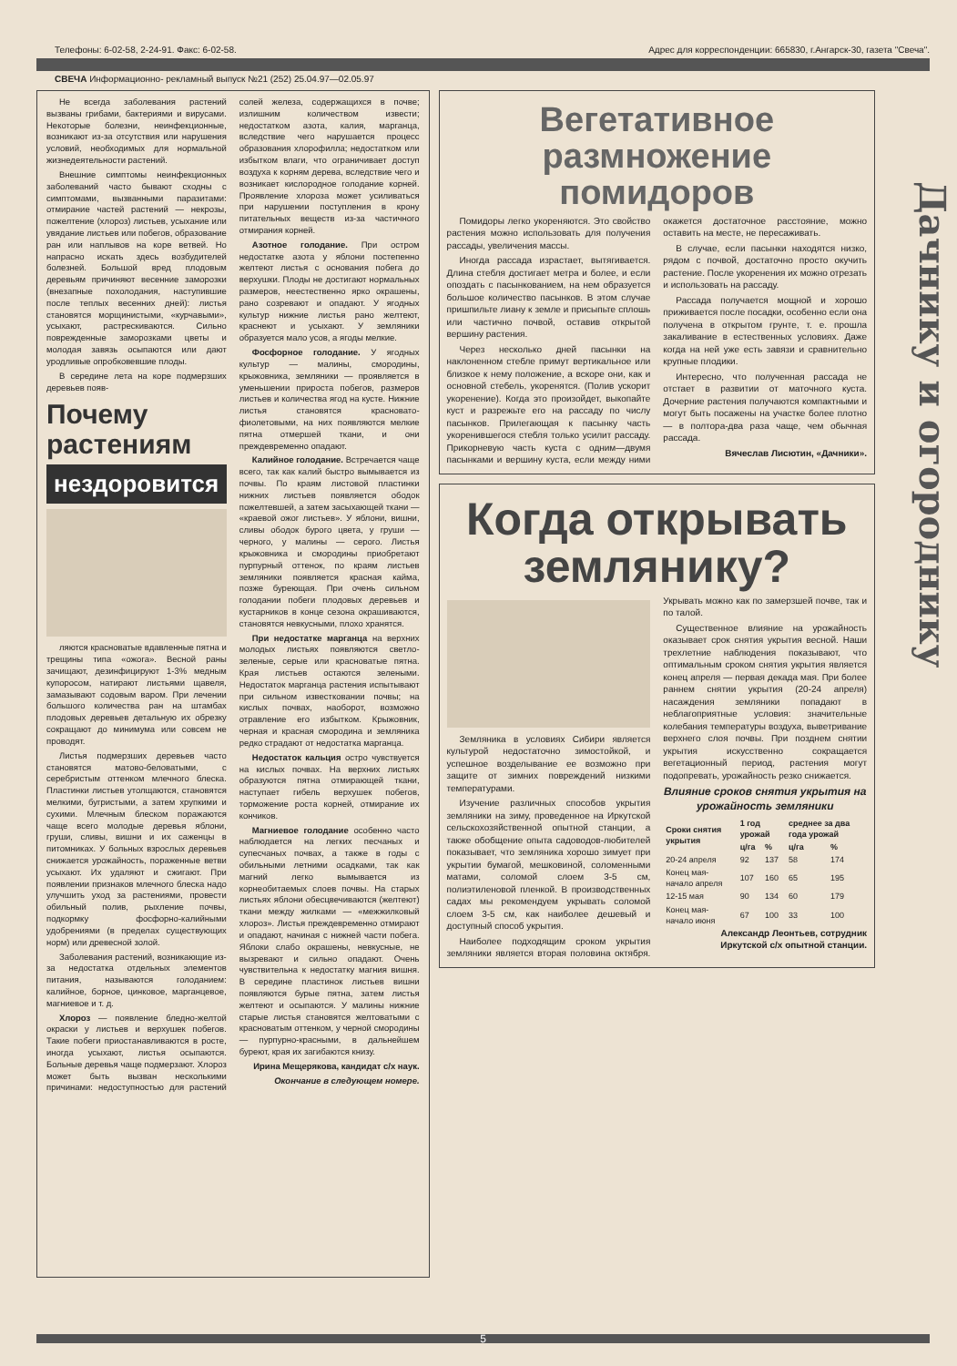Телефоны: 6-02-58, 2-24-91. Факс: 6-02-58.
Адрес для корреспонденции: 665830, г.Ангарск-30, газета "Свеча".
СВЕЧА Информационно- рекламный выпуск №21 (252) 25.04.97—02.05.97
Не всегда заболевания растений вызваны грибами, бактериями и вирусами. Некоторые болезни, неинфекционные, возникают из-за отсутствия или нарушения условий, необходимых для нормальной жизнедеятельности растений.
Внешние симптомы неинфекционных заболеваний часто бывают сходны с симптомами, вызванными паразитами: отмирание частей растений — некрозы, пожелтение (хлороз) листьев, усыхание или увядание листьев или побегов, образование ран или наплывов на коре ветвей. Но напрасно искать здесь возбудителей болезней. Большой вред плодовым деревьям причиняют весенние заморозки (внезапные похолодания, наступившие после теплых весенних дней): листья становятся морщинистыми, «курчавыми», усыхают, растрескиваются. Сильно поврежденные заморозками цветы и молодая завязь осыпаются или дают уродливые опробковевшие плоды.
В середине лета на коре подмерзших деревьев появ-
Почему растениям
нездоровится
ляются красноватые вдавленные пятна и трещины типа «ожога». Весной раны зачищают, дезинфицируют 1-3% медным купоросом, натирают листьями щавеля, замазывают содовым варом. При лечении большого количества ран на штамбах плодовых деревьев детальную их обрезку сокращают до минимума или совсем не проводят.
Листья подмерзших деревьев часто становятся матово-беловатыми, с серебристым оттенком млечного блеска. Пластинки листьев утолщаются, становятся мелкими, бугристыми, а затем хрупкими и сухими. Млечным блеском поражаются чаще всего молодые деревья яблони, груши, сливы, вишни и их саженцы в питомниках. У больных взрослых деревьев снижается урожайность, пораженные ветви усыхают. Их удаляют и сжигают. При появлении признаков млечного блеска надо улучшить уход за растениями, провести обильный полив, рыхление почвы, подкормку фосфорно-калийными удобрениями (в пределах существующих норм) или древесной золой.
Заболевания растений, возникающие из-за недостатка отдельных элементов питания, называются голоданием: калийное, борное, цинковое, марганцевое, магниевое и т. д.
Хлороз — появление бледно-желтой окраски у листьев и верхушек побегов. Такие побеги приостанавливаются в росте, иногда усыхают, листья осыпаются. Больные деревья чаще подмерзают. Хлороз может быть вызван несколькими причинами: недоступностью для растений солей железа, содержащихся в почве; излишним количеством извести; недостатком азота, калия, марганца, вследствие чего нарушается процесс образования хлорофилла; недостатком или избытком влаги, что ограничивает доступ воздуха к корням дерева, вследствие чего и возникает кислородное голодание корней. Проявление хлороза может усиливаться при нарушении поступления в крону питательных веществ из-за частичного отмирания корней.
Азотное голодание. При остром недостатке азота у яблони постепенно желтеют листья с основания побега до верхушки. Плоды не достигают нормальных размеров, неестественно ярко окрашены, рано созревают и опадают. У ягодных культур нижние листья рано желтеют, краснеют и усыхают. У земляники образуется мало усов, а ягоды мелкие.
Фосфорное голодание. У ягодных культур — малины, смородины, крыжовника, земляники — проявляется в уменьшении прироста побегов, размеров листьев и количества ягод на кусте. Нижние листья становятся красновато-фиолетовыми, на них появляются мелкие пятна отмершей ткани, и они преждевременно опадают.
Калийное голодание. Встречается чаще всего, так как калий быстро вымывается из почвы. По краям листовой пластинки нижних листьев появляется ободок пожелтевшей, а затем засыхающей ткани — «краевой ожог листьев». У яблони, вишни, сливы ободок бурого цвета, у груши — черного, у малины — серого. Листья крыжовника и смородины приобретают пурпурный оттенок, по краям листьев земляники появляется красная кайма, позже буреющая. При очень сильном голодании побеги плодовых деревьев и кустарников в конце сезона окрашиваются, становятся невкусными, плохо хранятся.
При недостатке марганца на верхних молодых листьях появляются светло-зеленые, серые или красноватые пятна. Края листьев остаются зелеными. Недостаток марганца растения испытывают при сильном известковании почвы; на кислых почвах, наоборот, возможно отравление его избытком. Крыжовник, черная и красная смородина и земляника редко страдают от недостатка марганца.
Недостаток кальция остро чувствуется на кислых почвах. На верхних листьях образуются пятна отмирающей ткани, наступает гибель верхушек побегов, торможение роста корней, отмирание их кончиков.
Магниевое голодание особенно часто наблюдается на легких песчаных и супесчаных почвах, а также в годы с обильными летними осадками, так как магний легко вымывается из корнеобитаемых слоев почвы. На старых листьях яблони обесцвечиваются (желтеют) ткани между жилками — «межжилковый хлороз». Листья преждевременно отмирают и опадают, начиная с нижней части побега. Яблоки слабо окрашены, невкусные, не вызревают и сильно опадают. Очень чувствительна к недостатку магния вишня. В середине пластинок листьев вишни появляются бурые пятна, затем листья желтеют и осыпаются. У малины нижние старые листья становятся желтоватыми с красноватым оттенком, у черной смородины — пурпурно-красными, в дальнейшем буреют, края их загибаются книзу.
Ирина Мещерякова, кандидат с/х наук.
Окончание в следующем номере.
Вегетативное размножение помидоров
Помидоры легко укореняются. Это свойство растения можно использовать для получения рассады, увеличения массы.
Иногда рассада израстает, вытягивается. Длина стебля достигает метра и более, и если опоздать с пасынкованием, на нем образуется большое количество пасынков. В этом случае пришпильте лиану к земле и присыпьте сплошь или частично почвой, оставив открытой вершину растения.
Через несколько дней пасынки на наклоненном стебле примут вертикальное или близкое к нему положение, а вскоре они, как и основной стебель, укоренятся. (Полив ускорит укоренение). Когда это произойдет, выкопайте куст и разрежьте его на рассаду по числу пасынков. Прилегающая к пасынку часть укоренившегося стебля только усилит рассаду. Прикорневую часть куста с одним—двумя пасынками и вершину куста, если между ними окажется достаточное расстояние, можно оставить на месте, не пересаживать.
В случае, если пасынки находятся низко, рядом с почвой, достаточно просто окучить растение. После укоренения их можно отрезать и использовать на рассаду.
Рассада получается мощной и хорошо приживается после посадки, особенно если она получена в открытом грунте, т. е. прошла закаливание в естественных условиях. Даже когда на ней уже есть завязи и сравнительно крупные плодики.
Интересно, что полученная рассада не отстает в развитии от маточного куста. Дочерние растения получаются компактными и могут быть посажены на участке более плотно — в полтора-два раза чаще, чем обычная рассада.
Вячеслав Лисютин, «Дачники».
Когда открывать землянику?
Земляника в условиях Сибири является культурой недостаточно зимостойкой, и успешное возделывание ее возможно при защите от зимних повреждений низкими температурами.
Изучение различных способов укрытия земляники на зиму, проведенное на Иркутской сельскохозяйственной опытной станции, а также обобщение опыта садоводов-любителей показывает, что земляника хорошо зимует при укрытии бумагой, мешковиной, соломенными матами, соломой слоем 3-5 см, полиэтиленовой пленкой. В производственных садах мы рекомендуем укрывать соломой слоем 3-5 см, как наиболее дешевый и доступный способ укрытия.
Наиболее подходящим сроком укрытия земляники является вторая половина октября. Укрывать можно как по замерзшей почве, так и по талой.
Существенное влияние на урожайность оказывает срок снятия укрытия весной. Наши трехлетние наблюдения показывают, что оптимальным сроком снятия укрытия является конец апреля — первая декада мая. При более раннем снятии укрытия (20-24 апреля) насаждения земляники попадают в неблагоприятные условия: значительные колебания температуры воздуха, выветривание верхнего слоя почвы. При позднем снятии укрытия искусственно сокращается вегетационный период, растения могут подопревать, урожайность резко снижается.
Влияние сроков снятия укрытия на урожайность земляники
| Сроки снятия укрытия | 1 год урожай | | среднее за два года урожай | |
| --- | --- | --- | --- | --- |
| | ц/га | % | ц/га | % |
| 20-24 апреля | 92 | 137 | 58 | 174 |
| Конец мая-начало апреля | 107 | 160 | 65 | 195 |
| 12-15 мая | 90 | 134 | 60 | 179 |
| Конец мая-начало июня | 67 | 100 | 33 | 100 |
Александр Леонтьев, сотрудник Иркутской с/х опытной станции.
Дачнику и огороднику
5